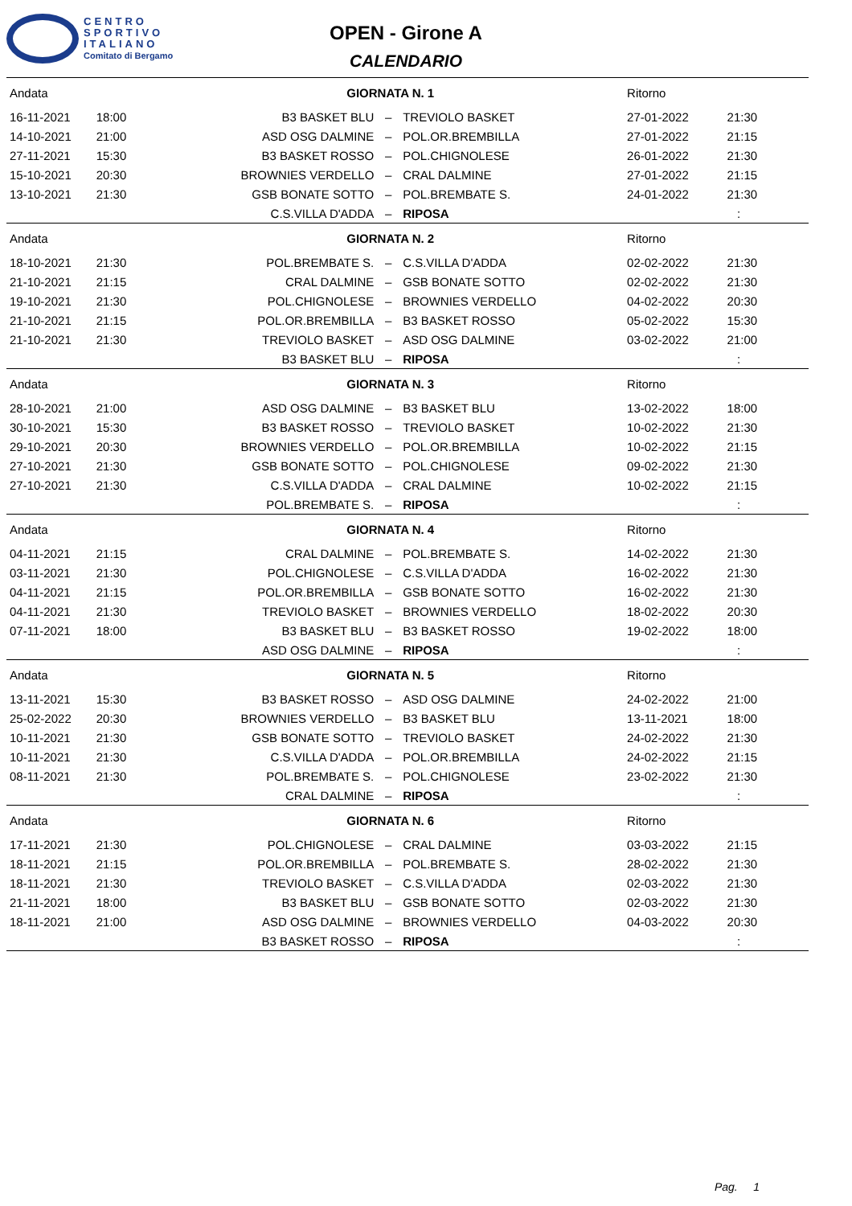CENTRO
SPORTIVO
ITALIANO
Comitato di Bergamo
OPEN - Girone A
CALENDARIO
| Andata | | GIORNATA N. 1 | | | Ritorno | |
| 16-11-2021 | 18:00 | B3 BASKET BLU | – | TREVIOLO BASKET | 27-01-2022 | 21:30 |
| 14-10-2021 | 21:00 | ASD OSG DALMINE | – | POL.OR.BREMBILLA | 27-01-2022 | 21:15 |
| 27-11-2021 | 15:30 | B3 BASKET ROSSO | – | POL.CHIGNOLESE | 26-01-2022 | 21:30 |
| 15-10-2021 | 20:30 | BROWNIES VERDELLO | – | CRAL DALMINE | 27-01-2022 | 21:15 |
| 13-10-2021 | 21:30 | GSB BONATE SOTTO | – | POL.BREMBATE S. | 24-01-2022 | 21:30 |
| | | C.S.VILLA D'ADDA | – | RIPOSA | | : |
| Andata | | GIORNATA N. 2 | | | Ritorno | |
| 18-10-2021 | 21:30 | POL.BREMBATE S. | – | C.S.VILLA D'ADDA | 02-02-2022 | 21:30 |
| 21-10-2021 | 21:15 | CRAL DALMINE | – | GSB BONATE SOTTO | 02-02-2022 | 21:30 |
| 19-10-2021 | 21:30 | POL.CHIGNOLESE | – | BROWNIES VERDELLO | 04-02-2022 | 20:30 |
| 21-10-2021 | 21:15 | POL.OR.BREMBILLA | – | B3 BASKET ROSSO | 05-02-2022 | 15:30 |
| 21-10-2021 | 21:30 | TREVIOLO BASKET | – | ASD OSG DALMINE | 03-02-2022 | 21:00 |
| | | B3 BASKET BLU | – | RIPOSA | | : |
| Andata | | GIORNATA N. 3 | | | Ritorno | |
| 28-10-2021 | 21:00 | ASD OSG DALMINE | – | B3 BASKET BLU | 13-02-2022 | 18:00 |
| 30-10-2021 | 15:30 | B3 BASKET ROSSO | – | TREVIOLO BASKET | 10-02-2022 | 21:30 |
| 29-10-2021 | 20:30 | BROWNIES VERDELLO | – | POL.OR.BREMBILLA | 10-02-2022 | 21:15 |
| 27-10-2021 | 21:30 | GSB BONATE SOTTO | – | POL.CHIGNOLESE | 09-02-2022 | 21:30 |
| 27-10-2021 | 21:30 | C.S.VILLA D'ADDA | – | CRAL DALMINE | 10-02-2022 | 21:15 |
| | | POL.BREMBATE S. | – | RIPOSA | | : |
| Andata | | GIORNATA N. 4 | | | Ritorno | |
| 04-11-2021 | 21:15 | CRAL DALMINE | – | POL.BREMBATE S. | 14-02-2022 | 21:30 |
| 03-11-2021 | 21:30 | POL.CHIGNOLESE | – | C.S.VILLA D'ADDA | 16-02-2022 | 21:30 |
| 04-11-2021 | 21:15 | POL.OR.BREMBILLA | – | GSB BONATE SOTTO | 16-02-2022 | 21:30 |
| 04-11-2021 | 21:30 | TREVIOLO BASKET | – | BROWNIES VERDELLO | 18-02-2022 | 20:30 |
| 07-11-2021 | 18:00 | B3 BASKET BLU | – | B3 BASKET ROSSO | 19-02-2022 | 18:00 |
| | | ASD OSG DALMINE | – | RIPOSA | | : |
| Andata | | GIORNATA N. 5 | | | Ritorno | |
| 13-11-2021 | 15:30 | B3 BASKET ROSSO | – | ASD OSG DALMINE | 24-02-2022 | 21:00 |
| 25-02-2022 | 20:30 | BROWNIES VERDELLO | – | B3 BASKET BLU | 13-11-2021 | 18:00 |
| 10-11-2021 | 21:30 | GSB BONATE SOTTO | – | TREVIOLO BASKET | 24-02-2022 | 21:30 |
| 10-11-2021 | 21:30 | C.S.VILLA D'ADDA | – | POL.OR.BREMBILLA | 24-02-2022 | 21:15 |
| 08-11-2021 | 21:30 | POL.BREMBATE S. | – | POL.CHIGNOLESE | 23-02-2022 | 21:30 |
| | | CRAL DALMINE | – | RIPOSA | | : |
| Andata | | GIORNATA N. 6 | | | Ritorno | |
| 17-11-2021 | 21:30 | POL.CHIGNOLESE | – | CRAL DALMINE | 03-03-2022 | 21:15 |
| 18-11-2021 | 21:15 | POL.OR.BREMBILLA | – | POL.BREMBATE S. | 28-02-2022 | 21:30 |
| 18-11-2021 | 21:30 | TREVIOLO BASKET | – | C.S.VILLA D'ADDA | 02-03-2022 | 21:30 |
| 21-11-2021 | 18:00 | B3 BASKET BLU | – | GSB BONATE SOTTO | 02-03-2022 | 21:30 |
| 18-11-2021 | 21:00 | ASD OSG DALMINE | – | BROWNIES VERDELLO | 04-03-2022 | 20:30 |
| | | B3 BASKET ROSSO | – | RIPOSA | | : |
Pag. 1